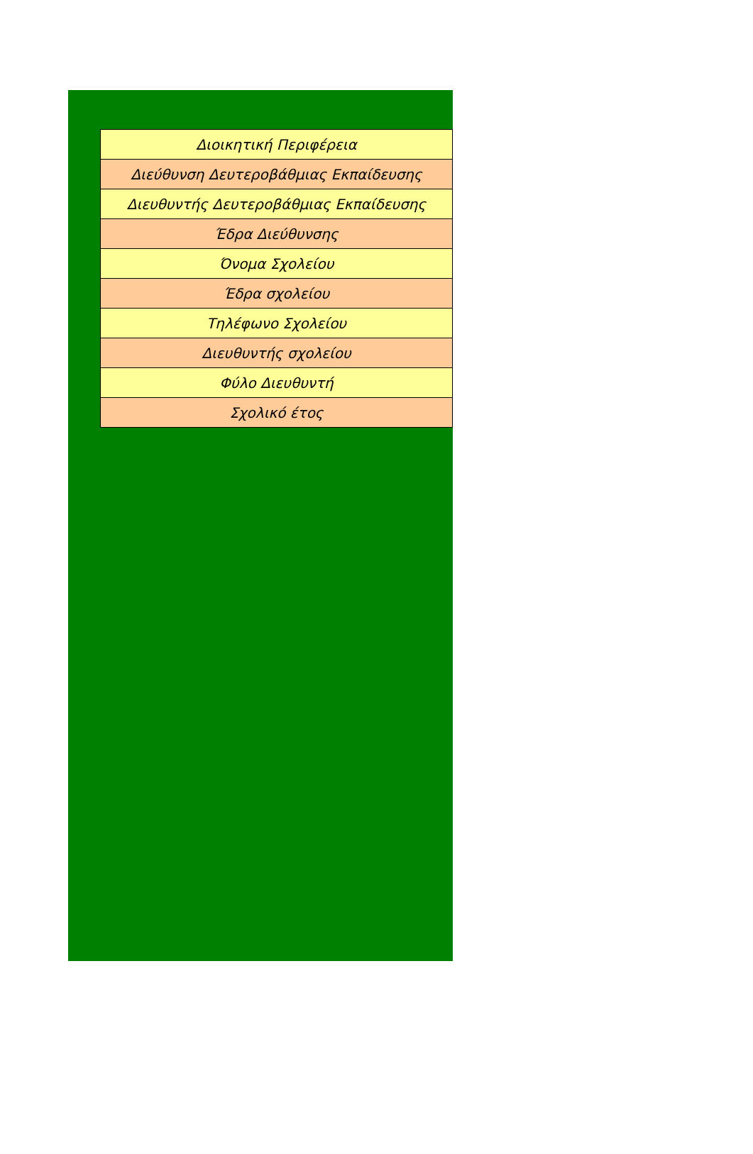| Διοικητική Περιφέρεια |
| Διεύθυνση Δευτεροβάθμιας Εκπαίδευσης |
| Διευθυντής Δευτεροβάθμιας Εκπαίδευσης |
| Έδρα Διεύθυνσης |
| Όνομα Σχολείου |
| Έδρα σχολείου |
| Τηλέφωνο Σχολείου |
| Διευθυντής σχολείου |
| Φύλο Διευθυντή |
| Σχολικό έτος |